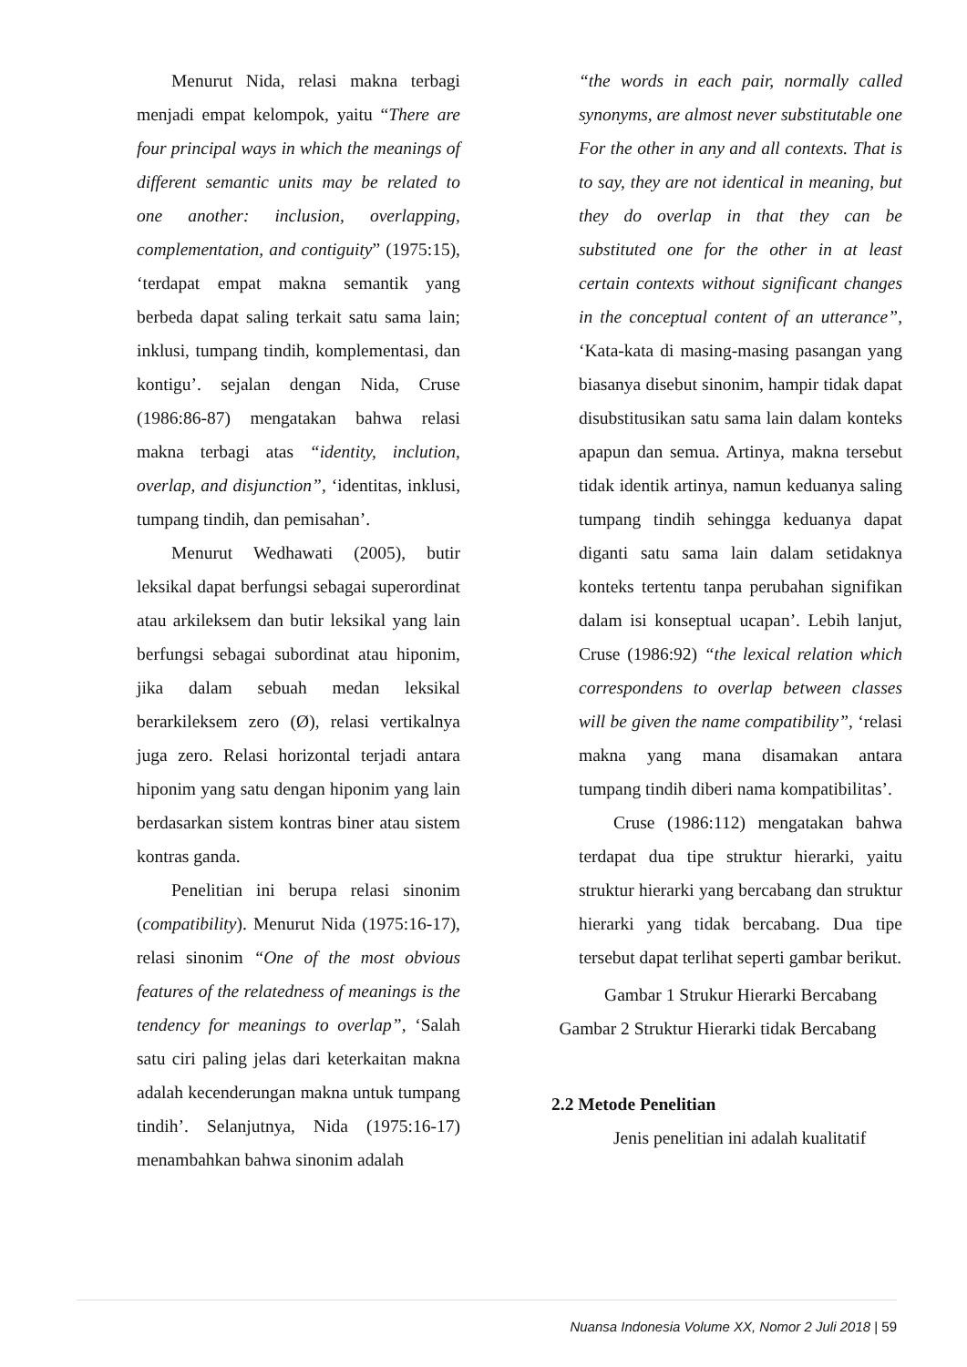Menurut Nida, relasi makna terbagi menjadi empat kelompok, yaitu “There are four principal ways in which the meanings of different semantic units may be related to one another: inclusion, overlapping, complementation, and contiguity” (1975:15), ‘terdapat empat makna semantik yang berbeda dapat saling terkait satu sama lain; inklusi, tumpang tindih, komplementasi, dan kontigu’. sejalan dengan Nida, Cruse (1986:86-87) mengatakan bahwa relasi makna terbagi atas “identity, inclution, overlap, and disjunction”, ‘identitas, inklusi, tumpang tindih, dan pemisahan’.
Menurut Wedhawati (2005), butir leksikal dapat berfungsi sebagai superordinat atau arkileksem dan butir leksikal yang lain berfungsi sebagai subordinat atau hiponim, jika dalam sebuah medan leksikal berarkileksem zero (Ø), relasi vertikalnya juga zero. Relasi horizontal terjadi antara hiponim yang satu dengan hiponim yang lain berdasarkan sistem kontras biner atau sistem kontras ganda.
Penelitian ini berupa relasi sinonim (compatibility). Menurut Nida (1975:16-17), relasi sinonim “One of the most obvious features of the relatedness of meanings is the tendency for meanings to overlap”, ‘Salah satu ciri paling jelas dari keterkaitan makna adalah kecenderungan makna untuk tumpang tindih’. Selanjutnya, Nida (1975:16-17) menambahkan bahwa sinonim adalah
“the words in each pair, normally called synonyms, are almost never substitutable one For the other in any and all contexts. That is to say, they are not identical in meaning, but they do overlap in that they can be substituted one for the other in at least certain contexts without significant changes in the conceptual content of an utterance”, ‘Kata-kata di masing-masing pasangan yang biasanya disebut sinonim, hampir tidak dapat disubstitusikan satu sama lain dalam konteks apapun dan semua. Artinya, makna tersebut tidak identik artinya, namun keduanya saling tumpang tindih sehingga keduanya dapat diganti satu sama lain dalam setidaknya konteks tertentu tanpa perubahan signifikan dalam isi konseptual ucapan’. Lebih lanjut, Cruse (1986:92) “the lexical relation which correspondens to overlap between classes will be given the name compatibility”, ‘relasi makna yang mana disamakan antara tumpang tindih diberi nama kompatibilitas’.
Cruse (1986:112) mengatakan bahwa terdapat dua tipe struktur hierarki, yaitu struktur hierarki yang bercabang dan struktur hierarki yang tidak bercabang. Dua tipe tersebut dapat terlihat seperti gambar berikut.
Gambar 1 Strukur Hierarki Bercabang
Gambar 2 Struktur Hierarki tidak Bercabang
2.2 Metode Penelitian
Jenis penelitian ini adalah kualitatif
Nuansa Indonesia Volume XX, Nomor 2 Juli 2018 | 59